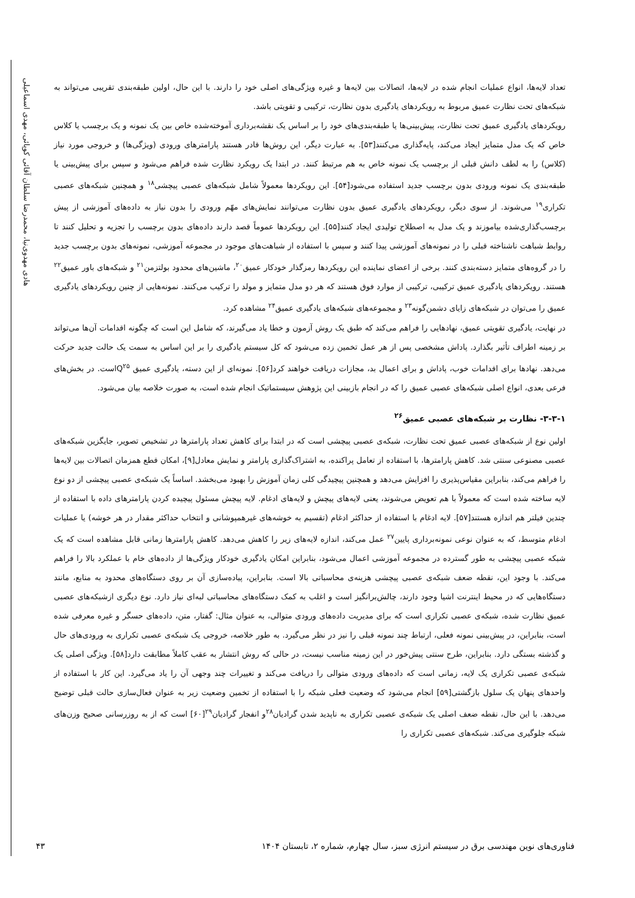هادی مهدوی‌نیا، محمدرضا سلطان آقائی کوپائی، مهدی اسماعیلی
تعداد لایه‌ها، انواع عملیات انجام شده در لایه‌ها، اتصالات بین لایه‌ها و غیره ویژگی‌های اصلی خود را دارند. با این حال، اولین طبقه‌بندی تقریبی می‌تواند به شبکه‌های تحت نظارت عمیق مربوط به رویکردهای یادگیری بدون نظارت، ترکیبی و تقویتی باشد.
رویکردهای یادگیری عمیق تحت نظارت، پیش‌بینی‌ها یا طبقه‌بندی‌های خود را بر اساس یک نقشه‌برداری آموخته‌شده خاص بین یک نمونه و یک برچسب یا کلاس خاص که یک مدل متمایز ایجاد می‌کند، پایه‌گذاری می‌کنند[۵۳]. به عبارت دیگر، این روش‌ها قادر هستند پارامترهای ورودی (ویژگی‌ها) و خروجی مورد نیاز (کلاس) را به لطف دانش قبلی از برچسب یک نمونه خاص به هم مرتبط کنند. در ابتدا یک رویکرد نظارت شده فراهم می‌شود و سپس برای پیش‌بینی یا طبقه‌بندی یک نمونه ورودی بدون برچسب جدید استفاده می‌شود[۵۴]. این رویکردها معمولاً شامل شبکه‌های عصبی پیچشی<sup>۱۸</sup> و همچنین شبکه‌های عصبی تکراری<sup>۱۹</sup> می‌شوند. از سوی دیگر، رویکردهای یادگیری عمیق بدون نظارت می‌توانند نمایش‌های مهّم ورودی را بدون نیاز به داده‌های آموزشی از پیش برچسب‌گذاری‌شده بیاموزند و یک مدل به اصطلاح تولیدی ایجاد کنند[۵۵]. این رویکردها عموماً قصد دارند داده‌های بدون برچسب را تجزیه و تحلیل کنند تا روابط شباهت ناشناخته قبلی را در نمونه‌های آموزشی پیدا کنند و سپس با استفاده از شباهت‌های موجود در مجموعه آموزشی، نمونه‌های بدون برچسب جدید را در گروه‌های متمایز دسته‌بندی کنند. برخی از اعضای نماینده این رویکردها رمزگذار خودکار عمیق<sup>۲۰</sup>، ماشین‌های محدود بولتزمن<sup>۲۱</sup> و شبکه‌های باور عمیق<sup>۲۲</sup> هستند. رویکردهای یادگیری عمیق ترکیبی، ترکیبی از موارد فوق هستند که هر دو مدل متمایز و مولد را ترکیب می‌کنند. نمونه‌هایی از چنین رویکردهای یادگیری عمیق را می‌توان در شبکه‌های زایای دشمن‌گونه<sup>۲۳</sup> و مجموعه‌های شبکه‌های یادگیری عمیق<sup>۲۴</sup> مشاهده کرد.
در نهایت، یادگیری تقویتی عمیق، نهادهایی را فراهم می‌کند که طبق یک روش آزمون و خطا یاد می‌گیرند، که شامل این است که چگونه اقدامات آن‌ها می‌تواند بر زمینه اطراف تأثیر بگذارد. پاداش مشخصی پس از هر عمل تخمین زده می‌شود که کل سیستم یادگیری را بر این اساس به سمت یک حالت جدید حرکت می‌دهد. نهادها برای اقدامات خوب، پاداش و برای اعمال بد، مجازات دریافت خواهند کرد[۵۶]. نمونه‌ای از این دسته، یادگیری عمیق Q<sup>۲۵</sup>است. در بخش‌های فرعی بعدی، انواع اصلی شبکه‌های عصبی عمیق را که در انجام بازبینی این پژوهش سیستماتیک انجام شده است، به صورت خلاصه بیان می‌شود.
۳-۳-۱- نظارت بر شبکه‌های عصبی عمیق<sup>۲۶</sup>
اولین نوع از شبکه‌های عصبی عمیق تحت نظارت، شبکه‌ی عصبی پیچشی است که در ابتدا برای کاهش تعداد پارامترها در تشخیص تصویر، جایگزین شبکه‌های عصبی مصنوعی سنتی شد. کاهش پارامترها، با استفاده از تعامل پراکنده، به اشتراک‌گذاری پارامتر و نمایش معادل[۹]، امکان قطع همزمان اتصالات بین لایه‌ها را فراهم می‌کند، بنابراین مقیاس‌پذیری را افزایش می‌دهد و همچنین پیچیدگی کلی زمان آموزش را بهبود می‌بخشد. اساساً یک شبکه‌ی عصبی پیچشی از دو نوع لایه ساخته شده است که معمولاً با هم تعویض می‌شوند، یعنی لایه‌های پیچش و لایه‌های ادغام. لایه پیچش مسئول پیچیده کردن پارامترهای داده با استفاده از چندین فیلتر هم اندازه هستند[۵۷]. لایه ادغام با استفاده از حداکثر ادغام (تقسیم به خوشه‌های غیرهمپوشانی و انتخاب حداکثر مقدار در هر خوشه) یا عملیات ادغام متوسط، که به عنوان نوعی نمونه‌برداری پایین<sup>۲۷</sup> عمل می‌کند، اندازه لایه‌های زیر را کاهش می‌دهد. کاهش پارامترها زمانی قابل مشاهده است که یک شبکه عصبی پیچشی به طور گسترده در مجموعه آموزشی اعمال می‌شود، بنابراین امکان یادگیری خودکار ویژگی‌ها از داده‌های خام با عملکرد بالا را فراهم می‌کند. با وجود این، نقطه ضعف شبکه‌ی عصبی پیچشی هزینه‌ی محاسباتی بالا است. بنابراین، پیاده‌سازی آن بر روی دستگاه‌های محدود به منابع، مانند دستگاه‌هایی که در محیط اینترنت اشیا وجود دارند، چالش‌برانگیز است و اغلب به کمک دستگاه‌های محاسباتی لبه‌ای نیاز دارد. نوع دیگری ازشبکه‌های عصبی عمیق نظارت شده، شبکه‌ی عصبی تکراری است که برای مدیریت داده‌های ورودی متوالی، به عنوان مثال: گفتار، متن، داده‌های حسگر و غیره معرفی شده است، بنابراین، در پیش‌بینی نمونه فعلی، ارتباط چند نمونه قبلی را نیز در نظر می‌گیرد. به طور خلاصه، خروجی یک شبکه‌ی عصبی تکراری به ورودی‌های حال و گذشته بستگی دارد. بنابراین، طرح سنتی پیش‌خور در این زمینه مناسب نیست، در حالی که روش انتشار به عقب کاملاً مطابقت دارد[۵۸]. ویژگی اصلی یک شبکه‌ی عصبی تکراری یک لایه، زمانی است که داده‌های ورودی متوالی را دریافت می‌کند و تغییرات چند وجهی آن را یاد می‌گیرد. این کار با استفاده از واحدهای پنهان یک سلول بازگشتی[۵۹] انجام می‌شود که وضعیت فعلی شبکه را با استفاده از تخمین وضعیت زیر به عنوان فعال‌سازی حالت قبلی توضیح می‌دهد. با این حال، نقطه ضعف اصلی یک شبکه‌ی عصبی تکراری به ناپدید شدن گرادیان<sup>۲۸</sup>و انفجار گرادیان<sup>۲۹</sup>[۶۰] است که از به روزرسانی صحیح وزن‌های شبکه جلوگیری می‌کند. شبکه‌های عصبی تکراری را
فناوری‌های نوین مهندسی برق در سیستم انرژی سبز، سال چهارم، شماره ۲، تابستان ۱۴۰۴ ۴۳